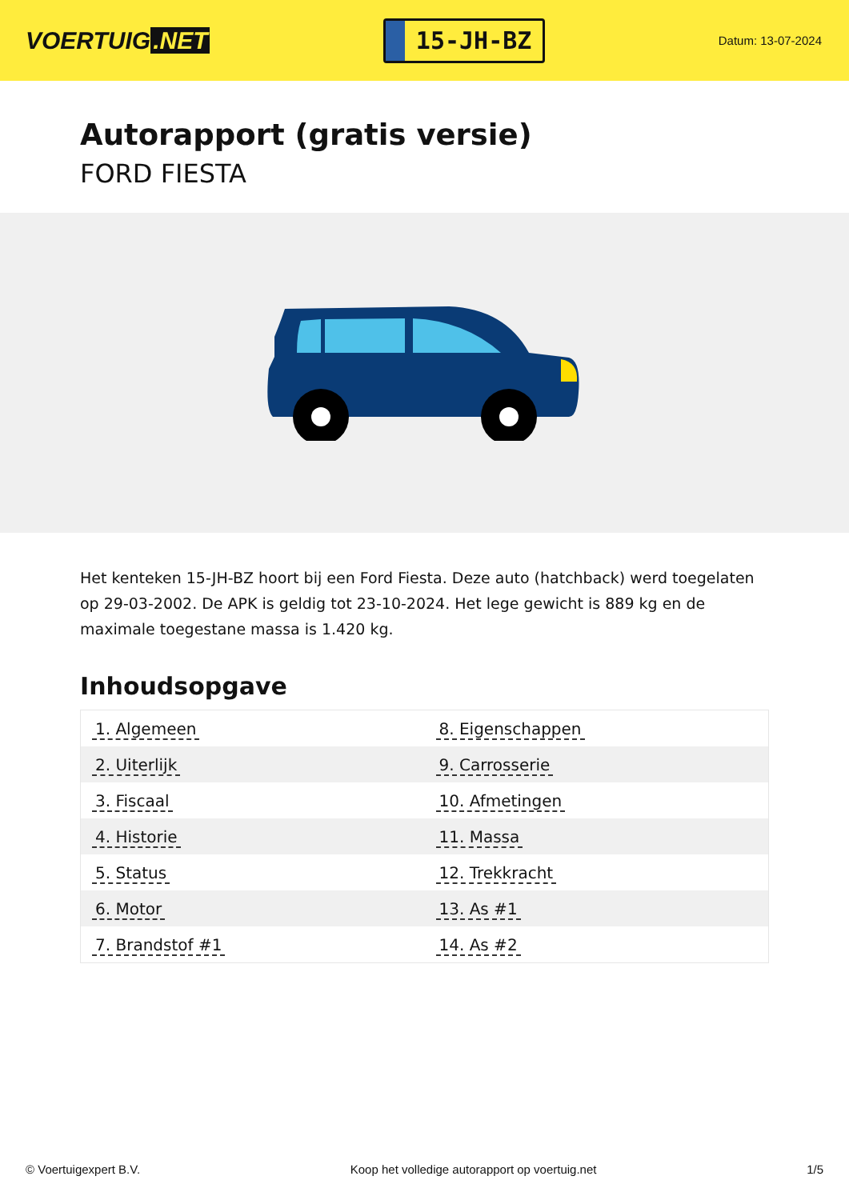VOERTUIG.NET
15-JH-BZ
Datum: 13-07-2024
Autorapport (gratis versie)
FORD FIESTA
Het kenteken 15-JH-BZ hoort bij een Ford Fiesta. Deze auto (hatchback) werd toegelaten op 29-03-2002. De APK is geldig tot 23-10-2024. Het lege gewicht is 889 kg en de maximale toegestane massa is 1.420 kg.
Inhoudsopgave
| 1. Algemeen | 8. Eigenschappen |
| 2. Uiterlijk | 9. Carrosserie |
| 3. Fiscaal | 10. Afmetingen |
| 4. Historie | 11. Massa |
| 5. Status | 12. Trekkracht |
| 6. Motor | 13. As #1 |
| 7. Brandstof #1 | 14. As #2 |
© Voertuigexpert B.V. Koop het volledige autorapport op voertuig.net 1/5